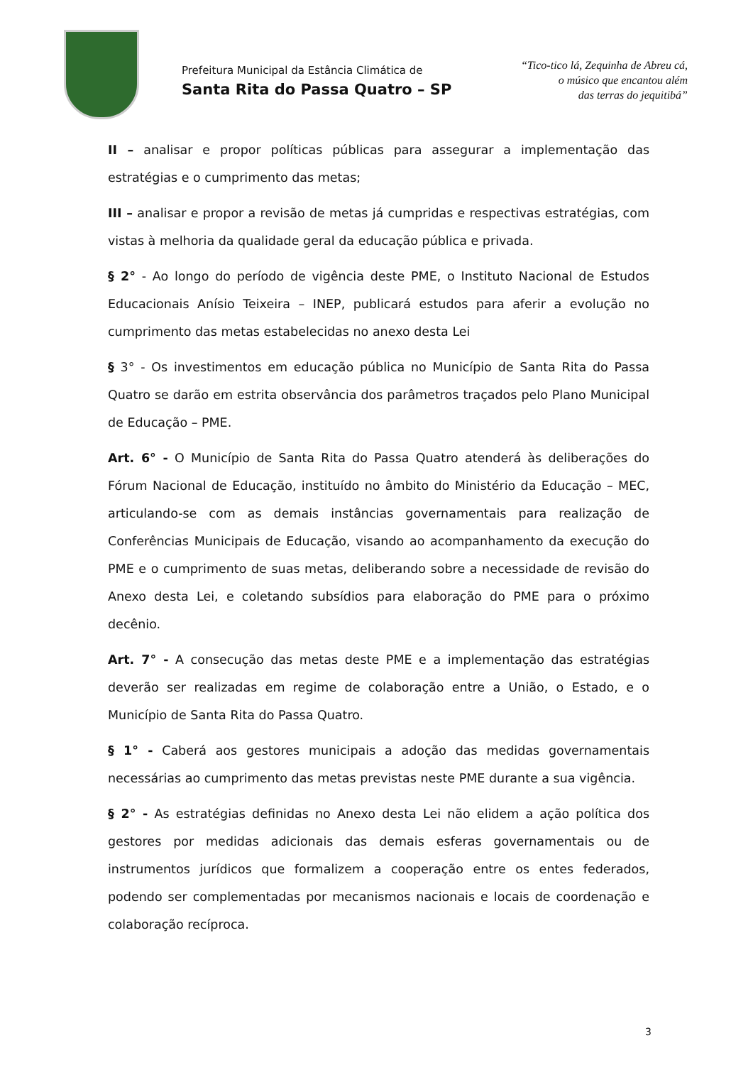Prefeitura Municipal da Estância Climática de
Santa Rita do Passa Quatro – SP
“Tico-tico lá, Zequinha de Abreu cá,
o músico que encantou além
das terras do jequitibá”
II – analisar e propor políticas públicas para assegurar a implementação das estratégias e o cumprimento das metas;
III – analisar e propor a revisão de metas já cumpridas e respectivas estratégias, com vistas à melhoria da qualidade geral da educação pública e privada.
§ 2° - Ao longo do período de vigência deste PME, o Instituto Nacional de Estudos Educacionais Anísio Teixeira – INEP, publicará estudos para aferir a evolução no cumprimento das metas estabelecidas no anexo desta Lei
§ 3° - Os investimentos em educação pública no Município de Santa Rita do Passa Quatro se darão em estrita observância dos parâmetros traçados pelo Plano Municipal de Educação – PME.
Art. 6° - O Município de Santa Rita do Passa Quatro atenderá às deliberações do Fórum Nacional de Educação, instituído no âmbito do Ministério da Educação – MEC, articulando-se com as demais instâncias governamentais para realização de Conferências Municipais de Educação, visando ao acompanhamento da execução do PME e o cumprimento de suas metas, deliberando sobre a necessidade de revisão do Anexo desta Lei, e coletando subsídios para elaboração do PME para o próximo decênio.
Art. 7° - A consecução das metas deste PME e a implementação das estratégias deverão ser realizadas em regime de colaboração entre a União, o Estado, e o Município de Santa Rita do Passa Quatro.
§ 1° - Caberá aos gestores municipais a adoção das medidas governamentais necessárias ao cumprimento das metas previstas neste PME durante a sua vigência.
§ 2° - As estratégias definidas no Anexo desta Lei não elidem a ação política dos gestores por medidas adicionais das demais esferas governamentais ou de instrumentos jurídicos que formalizem a cooperação entre os entes federados, podendo ser complementadas por mecanismos nacionais e locais de coordenação e colaboração recíproca.
3